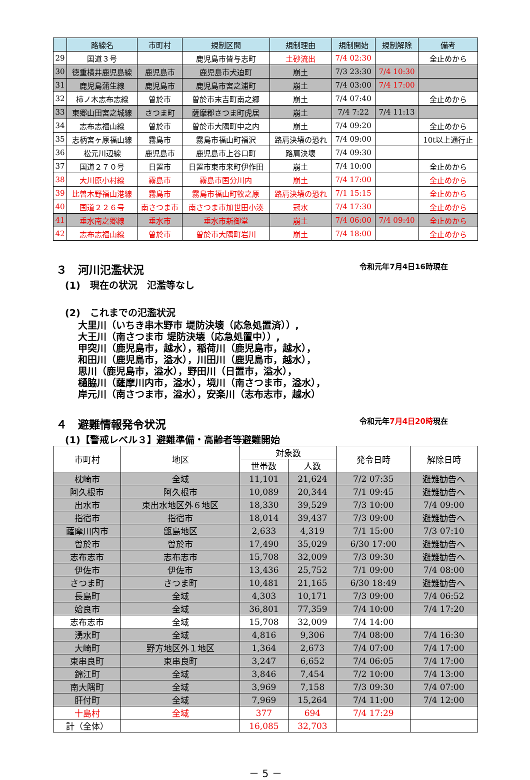| | 路線名 | 市町村 | 規制区間 | 規制理由 | 規制開始 | 規制解除 | 備考 |
| --- | --- | --- | --- | --- | --- | --- | --- |
| 29 | 国道３号 | | 鹿児島市皆与志町 | 土砂流出 | 7/4 02:30 | | 全止めから |
| 30 | 徳重横井鹿児島線 | 鹿児島市 | 鹿児島市犬迫町 | 崩土 | 7/3 23:30 | 7/4 10:30 | |
| 31 | 鹿児島蒲生線 | 鹿児島市 | 鹿児島市宮之浦町 | 崩土 | 7/4 03:00 | 7/4 17:00 | |
| 32 | 柿ノ木志布志線 | 曽於市 | 曽於市末吉町南之郷 | 崩土 | 7/4 07:40 | | 全止めから |
| 33 | 東郷山田宮之城線 | さつま町 | 薩摩郡さつま町虎居 | 崩土 | 7/4 7:22 | 7/4 11:13 | |
| 34 | 志布志福山線 | 曽於市 | 曽於市大隅町中之内 | 崩土 | 7/4 09:20 | | 全止めから |
| 35 | 志柄宮ヶ原福山線 | 霧島市 | 霧島市福山町福沢 | 路肩決壊の恐れ | 7/4 09:00 | | 10t以上通行止 |
| 36 | 松元川辺線 | 鹿児島市 | 鹿児島市上谷口町 | 路肩決壊 | 7/4 09:30 | | |
| 37 | 国道２７０号 | 日置市 | 日置市東市来町伊作田 | 崩土 | 7/4 10:00 | | 全止めから |
| 38 | 大川原小村線 | 霧島市 | 霧島市国分川内 | 崩土 | 7/4 17:00 | | 全止めから |
| 39 | 比曽木野福山港線 | 霧島市 | 霧島市福山町牧之原 | 路肩決壊の恐れ | 7/1 15:15 | | 全止めから |
| 40 | 国道２２６号 | 南さつま市 | 南さつま市加世田小湊 | 冠水 | 7/4 17:30 | | 全止めから |
| 41 | 垂水南之郷線 | 垂水市 | 垂水市新御堂 | 崩土 | 7/4 06:00 | 7/4 09:40 | 全止めから |
| 42 | 志布志福山線 | 曽於市 | 曽於市大隅町岩川 | 崩土 | 7/4 18:00 | | 全止めから |
３　河川氾濫状況 令和元年7月4日16時現在
(1)　現在の状況　氾濫等なし
(2)　これまでの氾濫状況
大里川（いちき串木野市 堤防決壊（応急処置済））,
大王川（南さつま市 堤防決壊（応急処置中））,
甲突川（鹿児島市，越水），稲荷川（鹿児島市，越水），
和田川（鹿児島市，溢水），川田川（鹿児島市，越水），
思川（鹿児島市，溢水），野田川（日置市，溢水），
樋脇川（薩摩川内市，溢水），境川（南さつま市，溢水），
岸元川（南さつま市，溢水），安楽川（志布志市，越水）
４　避難情報発令状況 令和元年7月4日20時現在
(1)【警戒レベル３】避難準備・高齢者等避難開始
| 市町村 | 地区 | 対象数 | | 発令日時 | 解除日時 |
| --- | --- | --- | --- | --- | --- |
| | | 世帯数 | 人数 | | |
| 枕崎市 | 全域 | 11,101 | 21,624 | 7/2 07:35 | 避難勧告へ |
| 阿久根市 | 阿久根市 | 10,089 | 20,344 | 7/1 09:45 | 避難勧告へ |
| 出水市 | 東出水地区外６地区 | 18,330 | 39,529 | 7/3 10:00 | 7/4 09:00 |
| 指宿市 | 指宿市 | 18,014 | 39,437 | 7/3 09:00 | 避難勧告へ |
| 薩摩川内市 | 甑島地区 | 2,633 | 4,319 | 7/1 15:00 | 7/3 07:10 |
| 曽於市 | 曽於市 | 17,490 | 35,029 | 6/30 17:00 | 避難勧告へ |
| 志布志市 | 志布志市 | 15,708 | 32,009 | 7/3 09:30 | 避難勧告へ |
| 伊佐市 | 伊佐市 | 13,436 | 25,752 | 7/1 09:00 | 7/4 08:00 |
| さつま町 | さつま町 | 10,481 | 21,165 | 6/30 18:49 | 避難勧告へ |
| 長島町 | 全域 | 4,303 | 10,171 | 7/3 09:00 | 7/4 06:52 |
| 姶良市 | 全域 | 36,801 | 77,359 | 7/4 10:00 | 7/4 17:20 |
| 志布志市 | 全域 | 15,708 | 32,009 | 7/4 14:00 | |
| 湧水町 | 全域 | 4,816 | 9,306 | 7/4 08:00 | 7/4 16:30 |
| 大崎町 | 野方地区外１地区 | 1,364 | 2,673 | 7/4 07:00 | 7/4 17:00 |
| 東串良町 | 東串良町 | 3,247 | 6,652 | 7/4 06:05 | 7/4 17:00 |
| 錦江町 | 全域 | 3,846 | 7,454 | 7/2 10:00 | 7/4 13:00 |
| 南大隅町 | 全域 | 3,969 | 7,158 | 7/3 09:30 | 7/4 07:00 |
| 肝付町 | 全域 | 7,969 | 15,264 | 7/4 11:00 | 7/4 12:00 |
| 十島村 | 全域 | 377 | 694 | 7/4 17:29 | |
| 計（全体） | | 16,085 | 32,703 | | |
－ 5 －